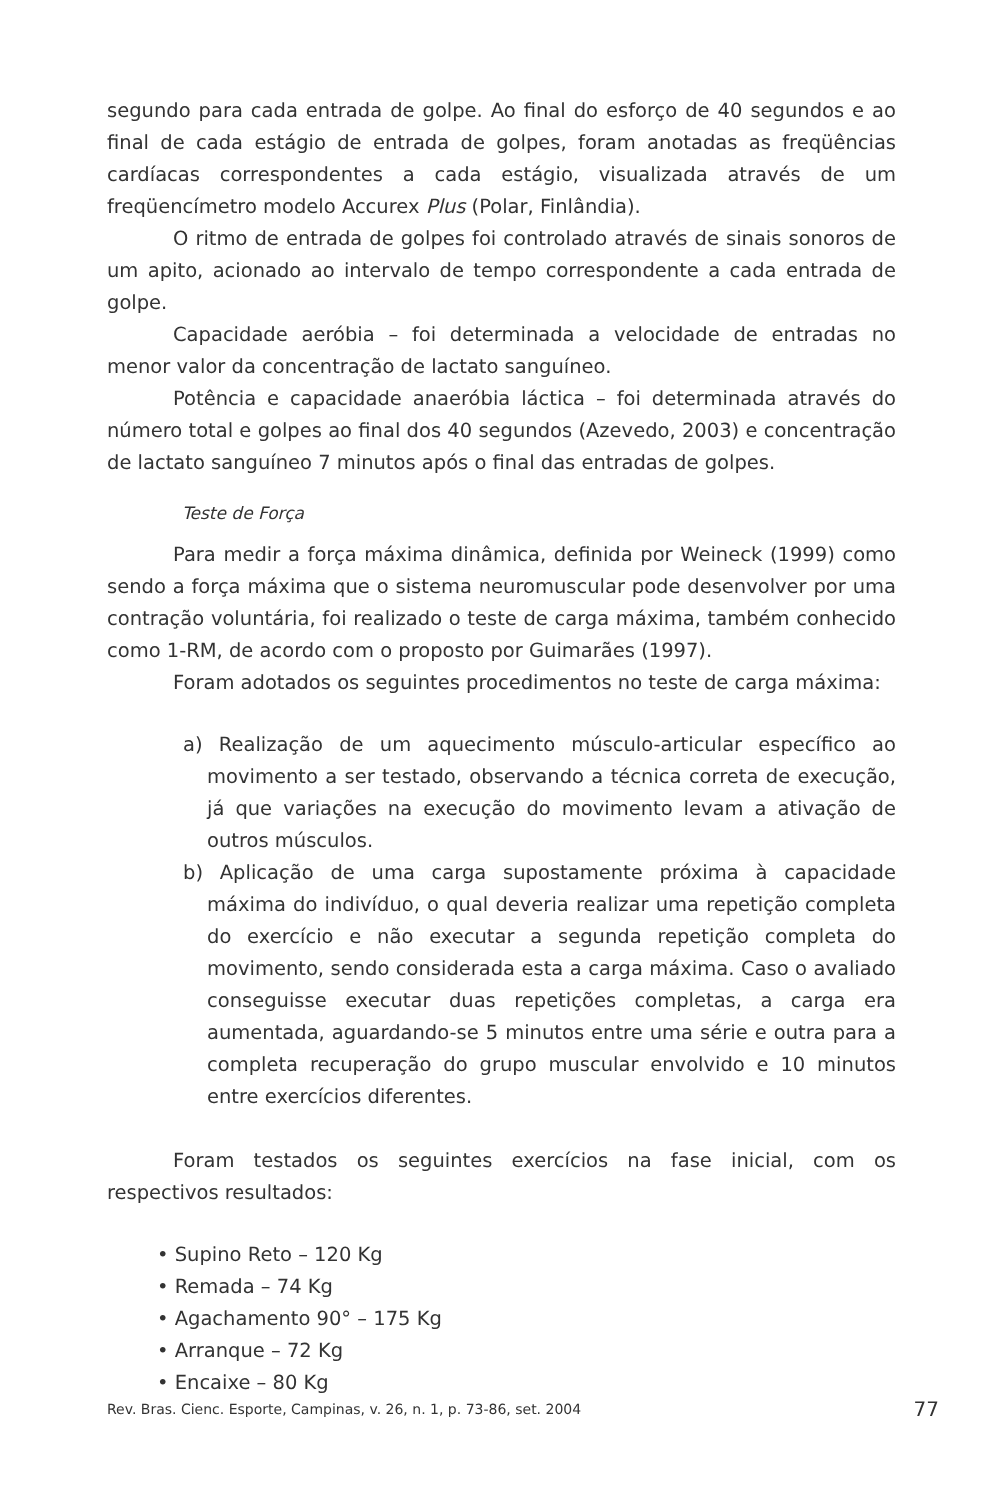segundo para cada entrada de golpe. Ao final do esforço de 40 segundos e ao final de cada estágio de entrada de golpes, foram anotadas as freqüências cardíacas correspondentes a cada estágio, visualizada através de um freqüencímetro modelo Accurex Plus (Polar, Finlândia).
O ritmo de entrada de golpes foi controlado através de sinais sonoros de um apito, acionado ao intervalo de tempo correspondente a cada entrada de golpe.
Capacidade aeróbia – foi determinada a velocidade de entradas no menor valor da concentração de lactato sanguíneo.
Potência e capacidade anaeróbia láctica – foi determinada através do número total e golpes ao final dos 40 segundos (Azevedo, 2003) e concentração de lactato sanguíneo 7 minutos após o final das entradas de golpes.
Teste de Força
Para medir a força máxima dinâmica, definida por Weineck (1999) como sendo a força máxima que o sistema neuromuscular pode desenvolver por uma contração voluntária, foi realizado o teste de carga máxima, também conhecido como 1-RM, de acordo com o proposto por Guimarães (1997).
Foram adotados os seguintes procedimentos no teste de carga máxima:
a) Realização de um aquecimento músculo-articular específico ao movimento a ser testado, observando a técnica correta de execução, já que variações na execução do movimento levam a ativação de outros músculos.
b) Aplicação de uma carga supostamente próxima à capacidade máxima do indivíduo, o qual deveria realizar uma repetição completa do exercício e não executar a segunda repetição completa do movimento, sendo considerada esta a carga máxima. Caso o avaliado conseguisse executar duas repetições completas, a carga era aumentada, aguardando-se 5 minutos entre uma série e outra para a completa recuperação do grupo muscular envolvido e 10 minutos entre exercícios diferentes.
Foram testados os seguintes exercícios na fase inicial, com os respectivos resultados:
• Supino Reto – 120 Kg
• Remada – 74 Kg
• Agachamento 90° – 175 Kg
• Arranque – 72 Kg
• Encaixe – 80 Kg
Rev. Bras. Cienc. Esporte, Campinas, v. 26, n. 1, p. 73-86, set. 2004 77